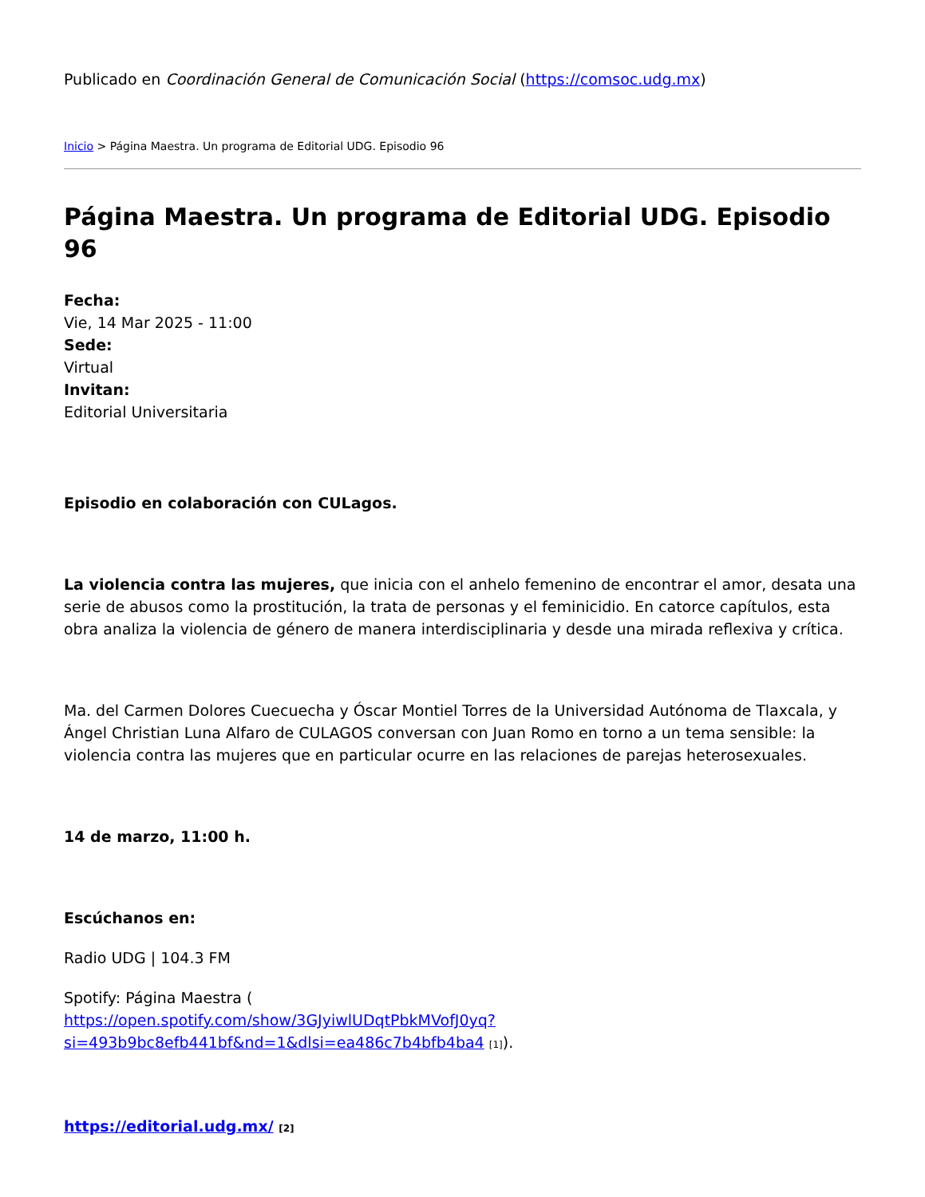Publicado en Coordinación General de Comunicación Social (https://comsoc.udg.mx)
Inicio > Página Maestra. Un programa de Editorial UDG. Episodio 96
Página Maestra. Un programa de Editorial UDG. Episodio 96
Fecha:
Vie, 14 Mar 2025 - 11:00
Sede:
Virtual
Invitan:
Editorial Universitaria
Episodio en colaboración con CULagos.
La violencia contra las mujeres, que inicia con el anhelo femenino de encontrar el amor, desata una serie de abusos como la prostitución, la trata de personas y el feminicidio. En catorce capítulos, esta obra analiza la violencia de género de manera interdisciplinaria y desde una mirada reflexiva y crítica.
Ma. del Carmen Dolores Cuecuecha y Óscar Montiel Torres de la Universidad Autónoma de Tlaxcala, y Ángel Christian Luna Alfaro de CULAGOS conversan con Juan Romo en torno a un tema sensible: la violencia contra las mujeres que en particular ocurre en las relaciones de parejas heterosexuales.
14 de marzo, 11:00 h.
Escúchanos en:
Radio UDG | 104.3 FM
Spotify: Página Maestra (
https://open.spotify.com/show/3GJyiwlUDqtPbkMVofJ0yq?si=493b9bc8efb441bf&nd=1&dlsi=ea486c7b4bfb4ba4 <sup>[1]</sup>).
https://editorial.udg.mx/ <sup>[2]</sup>